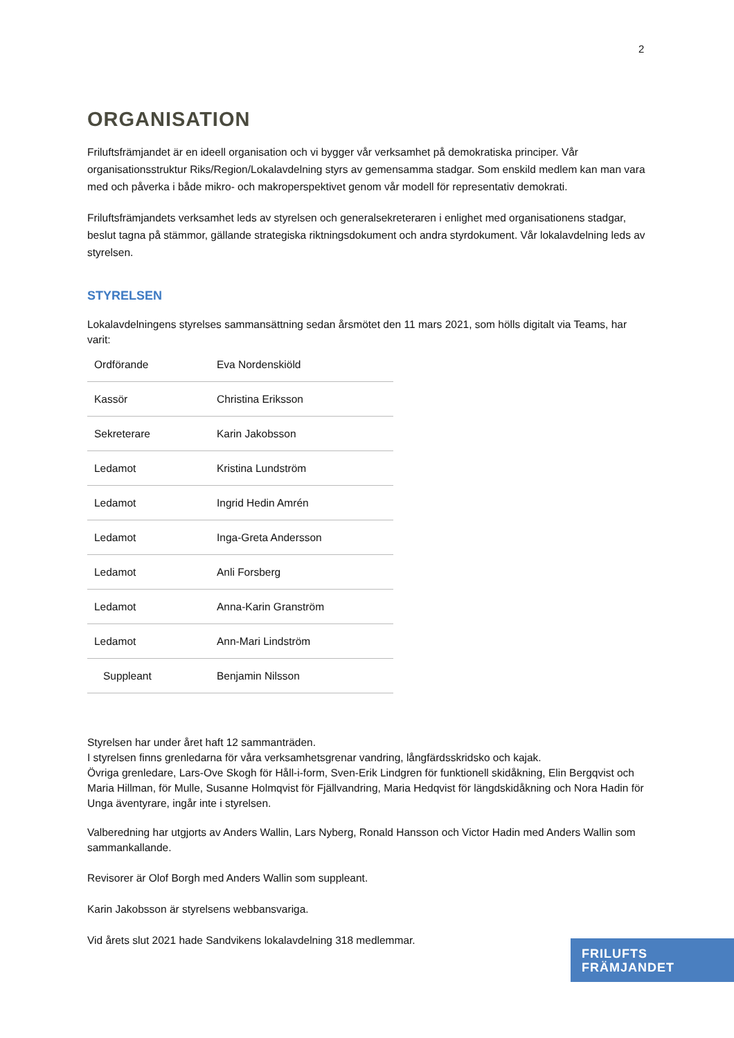2
ORGANISATION
Friluftsfrämjandet är en ideell organisation och vi bygger vår verksamhet på demokratiska principer. Vår organisationsstruktur Riks/Region/Lokalavdelning styrs av gemensamma stadgar. Som enskild medlem kan man vara med och påverka i både mikro- och makroperspektivet genom vår modell för representativ demokrati.
Friluftsfrämjandets verksamhet leds av styrelsen och generalsekreteraren i enlighet med organisationens stadgar, beslut tagna på stämmor, gällande strategiska riktningsdokument och andra styrdokument. Vår lokalavdelning leds av styrelsen.
STYRELSEN
Lokalavdelningens styrelses sammansättning sedan årsmötet den 11 mars 2021, som hölls digitalt via Teams, har varit:
| Ordförande | Eva Nordenskiöld |
| Kassör | Christina Eriksson |
| Sekreterare | Karin Jakobsson |
| Ledamot | Kristina Lundström |
| Ledamot | Ingrid Hedin Amrén |
| Ledamot | Inga-Greta Andersson |
| Ledamot | Anli Forsberg |
| Ledamot | Anna-Karin Granström |
| Ledamot | Ann-Mari Lindström |
| Suppleant | Benjamin Nilsson |
Styrelsen har under året haft 12 sammanträden.
I styrelsen finns grenledarna för våra verksamhetsgrenar vandring, långfärdsskridsko och kajak.
Övriga grenledare, Lars-Ove Skogh för Håll-i-form, Sven-Erik Lindgren för funktionell skidåkning, Elin Bergqvist och Maria Hillman, för Mulle, Susanne Holmqvist för Fjällvandring, Maria Hedqvist för längdskidåkning och Nora Hadin för Unga äventyrare, ingår inte i styrelsen.
Valberedning har utgjorts av Anders Wallin, Lars Nyberg, Ronald Hansson och Victor Hadin med Anders Wallin som sammankallande.
Revisorer är Olof Borgh med Anders Wallin som suppleant.
Karin Jakobsson är styrelsens webbansvariga.
Vid årets slut 2021 hade Sandvikens lokalavdelning 318 medlemmar.
FRILUFTS
FRÄMJANDET